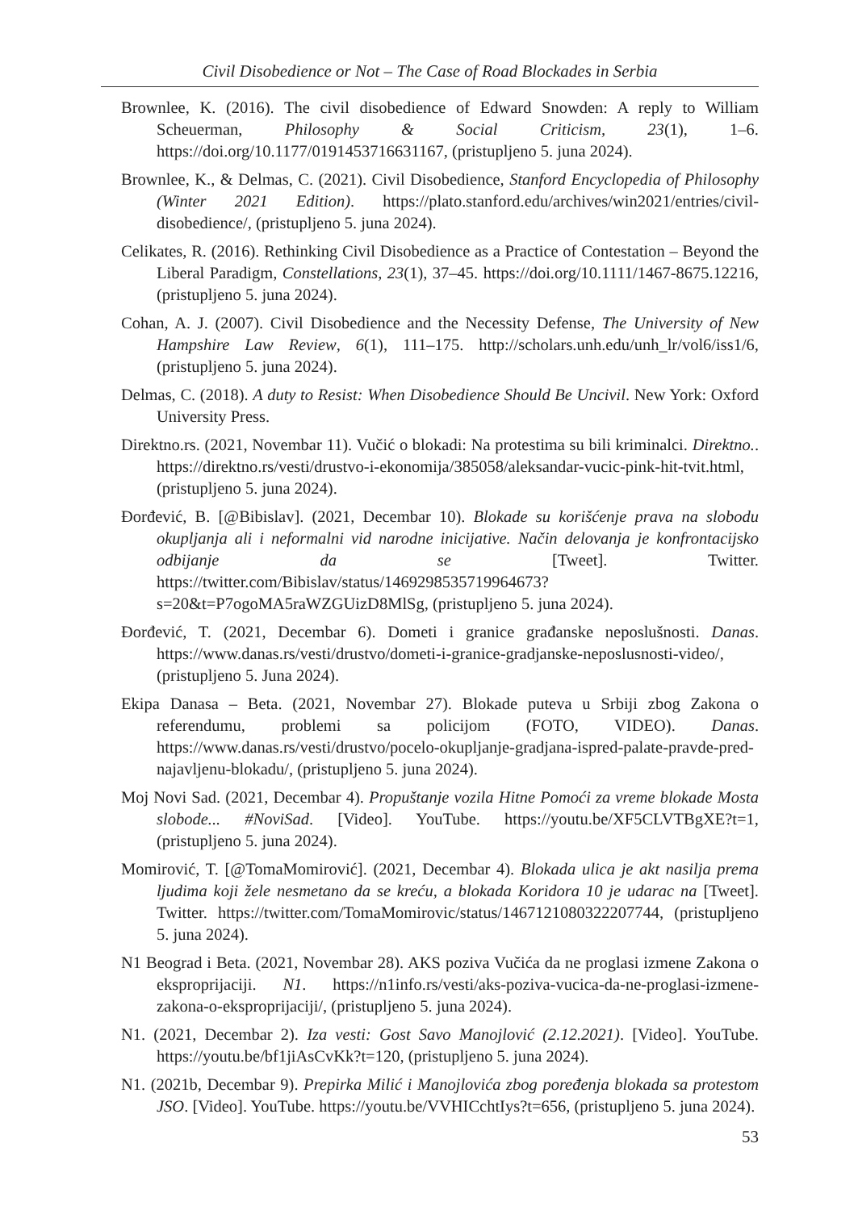Civil Disobedience or Not – The Case of Road Blockades in Serbia
Brownlee, K. (2016). The civil disobedience of Edward Snowden: A reply to William Scheuerman, Philosophy & Social Criticism, 23(1), 1–6. https://doi.org/10.1177/0191453716631167, (pristupljeno 5. juna 2024).
Brownlee, K., & Delmas, C. (2021). Civil Disobedience, Stanford Encyclopedia of Philosophy (Winter 2021 Edition). https://plato.stanford.edu/archives/win2021/entries/civil-disobedience/, (pristupljeno 5. juna 2024).
Celikates, R. (2016). Rethinking Civil Disobedience as a Practice of Contestation – Beyond the Liberal Paradigm, Constellations, 23(1), 37–45. https://doi.org/10.1111/1467-8675.12216, (pristupljeno 5. juna 2024).
Cohan, A. J. (2007). Civil Disobedience and the Necessity Defense, The University of New Hampshire Law Review, 6(1), 111–175. http://scholars.unh.edu/unh_lr/vol6/iss1/6, (pristupljeno 5. juna 2024).
Delmas, C. (2018). A duty to Resist: When Disobedience Should Be Uncivil. New York: Oxford University Press.
Direktno.rs. (2021, Novembar 11). Vučić o blokadi: Na protestima su bili kriminalci. Direktno.. https://direktno.rs/vesti/drustvo-i-ekonomija/385058/aleksandar-vucic-pink-hit-tvit.html, (pristupljeno 5. juna 2024).
Đorđević, B. [@Bibislav]. (2021, Decembar 10). Blokade su korišćenje prava na slobodu okupljanja ali i neformalni vid narodne inicijative. Način delovanja je konfrontacijsko odbijanje da se [Tweet]. Twitter. https://twitter.com/Bibislav/status/1469298535719964673?s=20&t=P7ogoMA5raWZGUizD8MlSg, (pristupljeno 5. juna 2024).
Đorđević, T. (2021, Decembar 6). Dometi i granice građanske neposlušnosti. Danas. https://www.danas.rs/vesti/drustvo/dometi-i-granice-gradjanske-neposlusnosti-video/, (pristupljeno 5. Juna 2024).
Ekipa Danasa – Beta. (2021, Novembar 27). Blokade puteva u Srbiji zbog Zakona o referendumu, problemi sa policijom (FOTO, VIDEO). Danas. https://www.danas.rs/vesti/drustvo/pocelo-okupljanje-gradjana-ispred-palate-pravde-pred-najavljenu-blokadu/, (pristupljeno 5. juna 2024).
Moj Novi Sad. (2021, Decembar 4). Propuštanje vozila Hitne Pomoći za vreme blokade Mosta slobode... #NoviSad. [Video]. YouTube. https://youtu.be/XF5CLVTBgXE?t=1, (pristupljeno 5. juna 2024).
Momirović, T. [@TomaMomirović]. (2021, Decembar 4). Blokada ulica je akt nasilja prema ljudima koji žele nesmetano da se kreću, a blokada Koridora 10 je udarac na [Tweet]. Twitter. https://twitter.com/TomaMomirovic/status/1467121080322207744, (pristupljeno 5. juna 2024).
N1 Beograd i Beta. (2021, Novembar 28). AKS poziva Vučića da ne proglasi izmene Zakona o eksproprijaciji. N1. https://n1info.rs/vesti/aks-poziva-vucica-da-ne-proglasi-izmene-zakona-o-eksproprijaciji/, (pristupljeno 5. juna 2024).
N1. (2021, Decembar 2). Iza vesti: Gost Savo Manojlović (2.12.2021). [Video]. YouTube. https://youtu.be/bf1jiAsCvKk?t=120, (pristupljeno 5. juna 2024).
N1. (2021b, Decembar 9). Prepirka Milić i Manojlovića zbog poređenja blokada sa protestom JSO. [Video]. YouTube. https://youtu.be/VVHICchtIys?t=656, (pristupljeno 5. juna 2024).
53